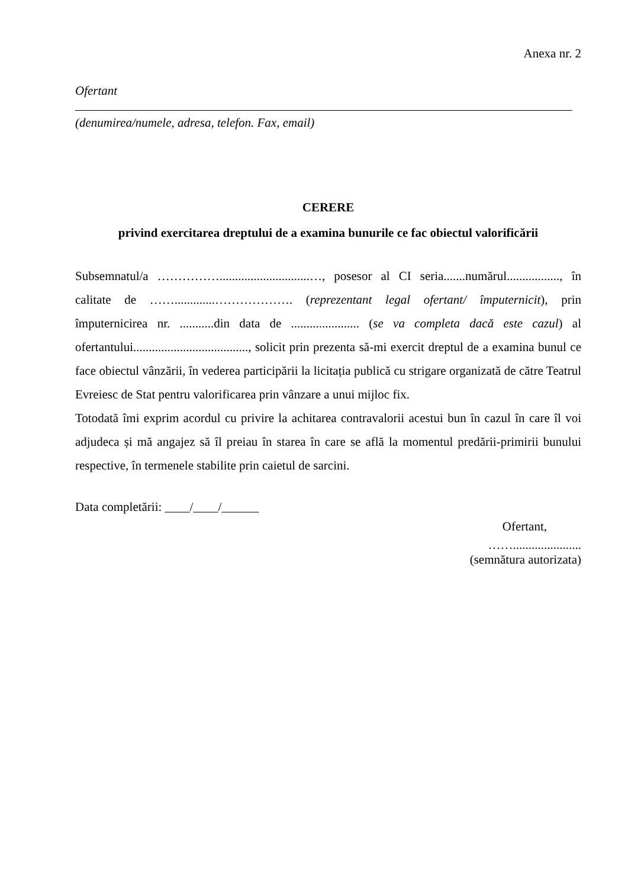Anexa nr. 2
Ofertant
(denumirea/numele, adresa, telefon. Fax, email)
CERERE
privind exercitarea dreptului de a examina bunurile ce fac obiectul valorificării
Subsemnatul/a …………….............................…, posesor al CI seria.......numărul................., în calitate de …….............………………. (reprezentant legal ofertant/ împuternicit), prin împuternicirea nr. ...........din data de ...................... (se va completa dacă este cazul) al ofertantului....................................., solicit prin prezenta să-mi exercit dreptul de a examina bunul ce face obiectul vânzării, în vederea participării la licitația publică cu strigare organizată de către Teatrul Evreiesc de Stat pentru valorificarea prin vânzare a unui mijloc fix.
Totodată îmi exprim acordul cu privire la achitarea contravalorii acestui bun în cazul în care îl voi adjudeca și mă angajez să îl preiau în starea în care se află la momentul predării-primirii bunului respective, în termenele stabilite prin caietul de sarcini.
Data completării: ____/____/______
Ofertant,
……......................
(semnătura autorizata)